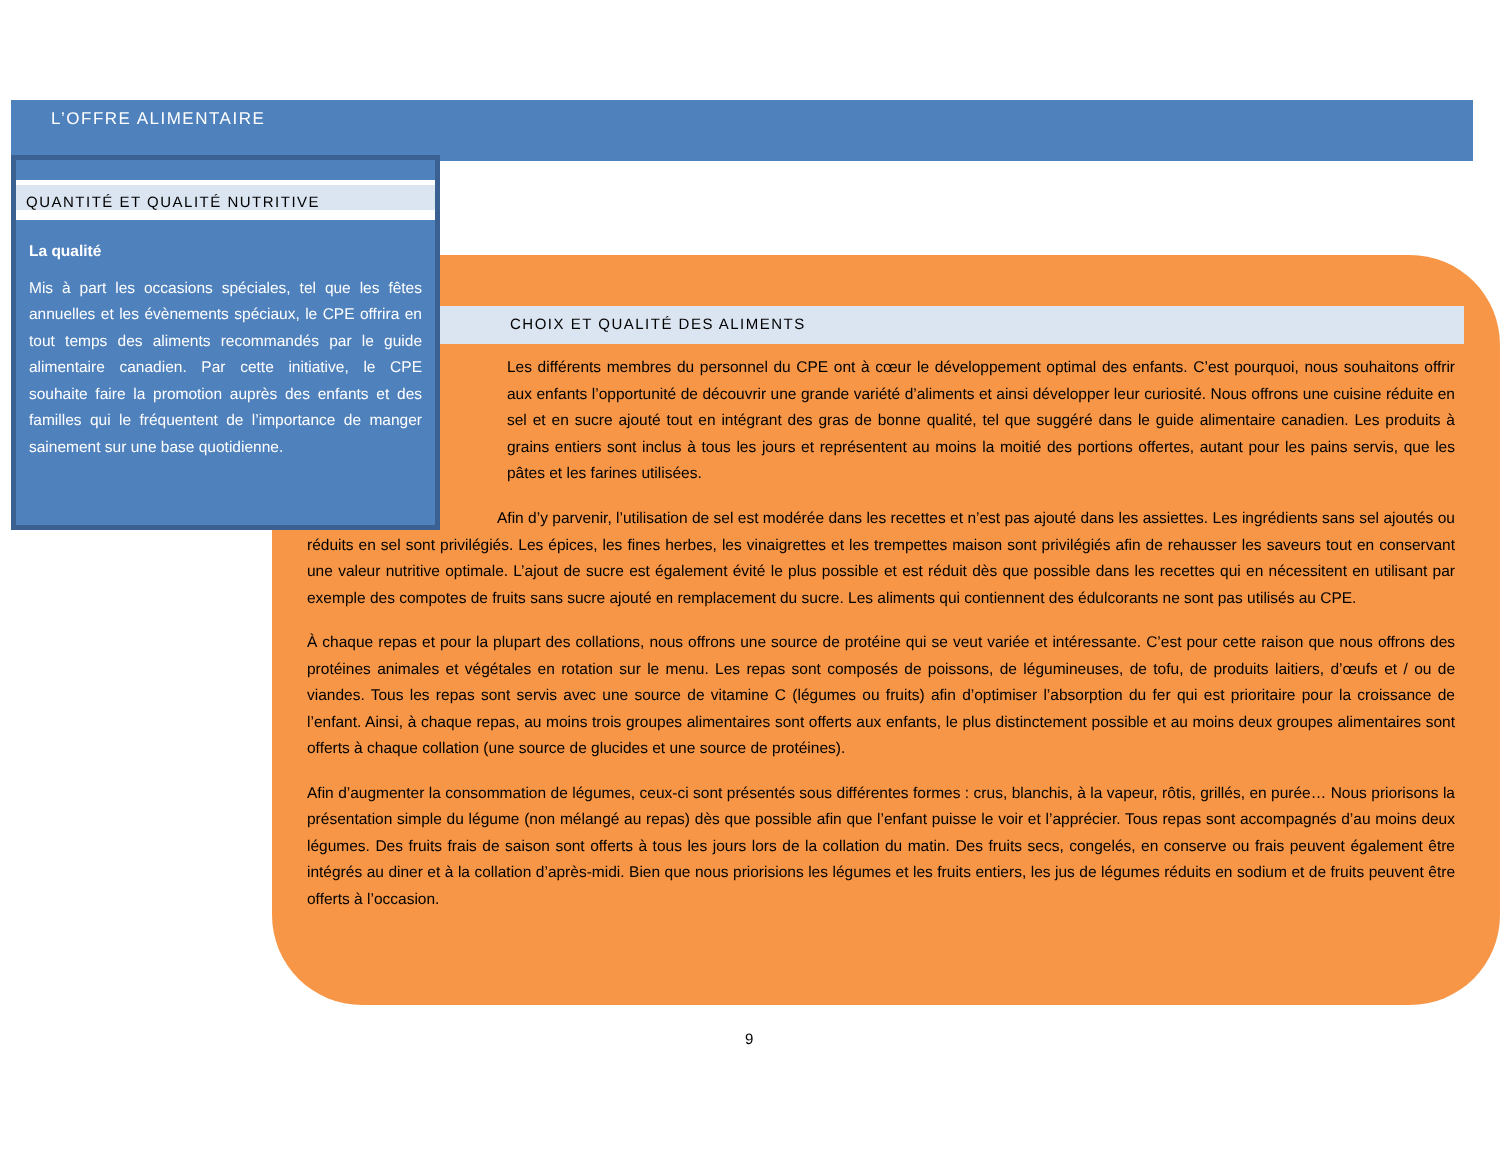L’OFFRE ALIMENTAIRE
QUANTITÉ ET QUALITÉ NUTRITIVE
La qualité
Mis à part les occasions spéciales, tel que les fêtes annuelles et les évènements spéciaux, le CPE offrira en tout temps des aliments recommandés par le guide alimentaire canadien. Par cette initiative, le CPE souhaite faire la promotion auprès des enfants et des familles qui le fréquentent de l’importance de manger sainement sur une base quotidienne.
CHOIX ET QUALITÉ DES ALIMENTS
Les différents membres du personnel du CPE ont à cœur le développement optimal des enfants. C’est pourquoi, nous souhaitons offrir aux enfants l’opportunité de découvrir une grande variété d’aliments et ainsi développer leur curiosité. Nous offrons une cuisine réduite en sel et en sucre ajouté tout en intégrant des gras de bonne qualité, tel que suggéré dans le guide alimentaire canadien. Les produits à grains entiers sont inclus à tous les jours et représentent au moins la moitié des portions offertes, autant pour les pains servis, que les pâtes et les farines utilisées.
Afin d’y parvenir, l’utilisation de sel est modérée dans les recettes et n’est pas ajouté dans les assiettes. Les ingrédients sans sel ajoutés ou réduits en sel sont privilégiés. Les épices, les fines herbes, les vinaigrettes et les trempettes maison sont privilégiés afin de rehausser les saveurs tout en conservant une valeur nutritive optimale. L’ajout de sucre est également évité le plus possible et est réduit dès que possible dans les recettes qui en nécessitent en utilisant par exemple des compotes de fruits sans sucre ajouté en remplacement du sucre. Les aliments qui contiennent des édulcorants ne sont pas utilisés au CPE.
À chaque repas et pour la plupart des collations, nous offrons une source de protéine qui se veut variée et intéressante. C’est pour cette raison que nous offrons des protéines animales et végétales en rotation sur le menu. Les repas sont composés de poissons, de légumineuses, de tofu, de produits laitiers, d’œufs et / ou de viandes. Tous les repas sont servis avec une source de vitamine C (légumes ou fruits) afin d’optimiser l’absorption du fer qui est prioritaire pour la croissance de l’enfant. Ainsi, à chaque repas, au moins trois groupes alimentaires sont offerts aux enfants, le plus distinctement possible et au moins deux groupes alimentaires sont offerts à chaque collation (une source de glucides et une source de protéines).
Afin d’augmenter la consommation de légumes, ceux-ci sont présentés sous différentes formes : crus, blanchis, à la vapeur, rôtis, grillés, en purée… Nous priorisons la présentation simple du légume (non mélangé au repas) dès que possible afin que l’enfant puisse le voir et l’apprécier. Tous repas sont accompagnés d’au moins deux légumes. Des fruits frais de saison sont offerts à tous les jours lors de la collation du matin. Des fruits secs, congelés, en conserve ou frais peuvent également être intégrés au diner et à la collation d’après-midi. Bien que nous priorisions les légumes et les fruits entiers, les jus de légumes réduits en sodium et de fruits peuvent être offerts à l’occasion.
9